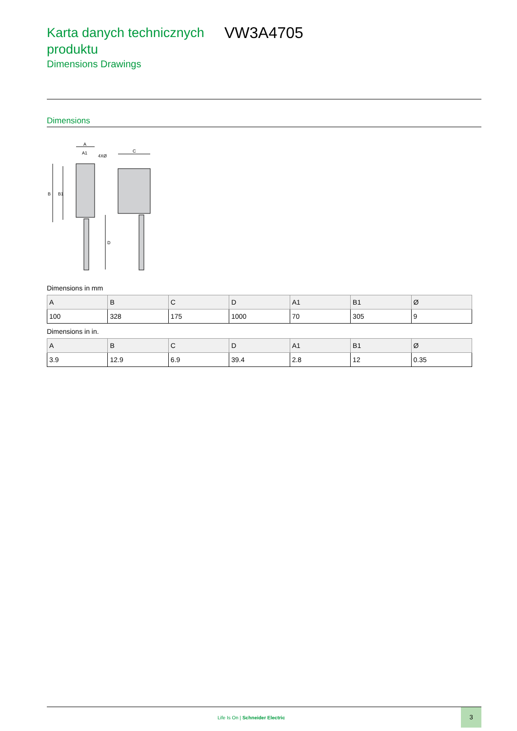Karta danych technicznych produktu
VW3A4705
Dimensions Drawings
Dimensions
A
A1
4XØ
C
B
B1
D
Dimensions in mm
| A | B | C | D | A1 | B1 | Ø |
| --- | --- | --- | --- | --- | --- | --- |
| 100 | 328 | 175 | 1000 | 70 | 305 | 9 |
Dimensions in in.
| A | B | C | D | A1 | B1 | Ø |
| --- | --- | --- | --- | --- | --- | --- |
| 3.9 | 12.9 | 6.9 | 39.4 | 2.8 | 12 | 0.35 |
Life Is On | Schneider Electric
3